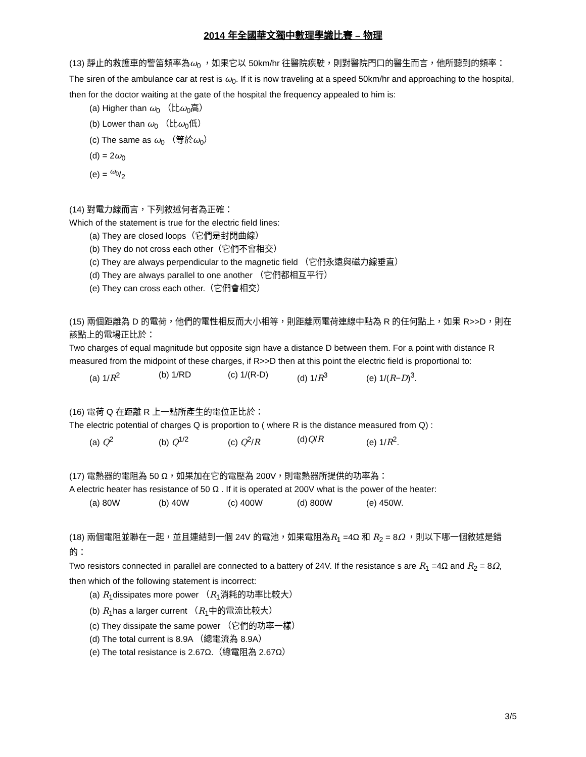2014 年全國華文獨中數理學識比賽 – 物理
(13) 靜止的救護車的警笛頻率為ω<sub>0</sub> ，如果它以 50km/hr 往醫院疾駛，則對醫院門口的醫生而言，他所聽到的頻率：
The siren of the ambulance car at rest is ω<sub>0</sub>. If it is now traveling at a speed 50km/hr and approaching to the hospital, then for the doctor waiting at the gate of the hospital the frequency appealed to him is:
(a) Higher than ω<sub>0</sub> （比ω<sub>0</sub>高）
(b) Lower than ω<sub>0</sub> （比ω<sub>0</sub>低）
(c) The same as ω<sub>0</sub> （等於ω<sub>0</sub>）
(d) = 2ω<sub>0</sub>
(e) = ω<sub>0</sub>/2
(14) 對電力線而言，下列敘述何者為正確：
Which of the statement is true for the electric field lines:
(a) They are closed loops（它們是封閉曲線）
(b) They do not cross each other（它們不會相交）
(c) They are always perpendicular to the magnetic field （它們永遠與磁力線垂直）
(d) They are always parallel to one another （它們都相互平行）
(e) They can cross each other.（它們會相交）
(15) 兩個距離為 D 的電荷，他們的電性相反而大小相等，則距離兩電荷連線中點為 R 的任何點上，如果 R>>D，則在該點上的電場正比於：
Two charges of equal magnitude but opposite sign have a distance D between them. For a point with distance R measured from the midpoint of these charges, if R>>D then at this point the electric field is proportional to:
(a) 1/R<sup>2</sup> (b) 1/RD (c) 1/(R-D) (d) 1/R<sup>3</sup> (e) 1/(R−D)<sup>3</sup>.
(16) 電荷 Q 在距離 R 上一點所產生的電位正比於：
The electric potential of charges Q is proportion to ( where R is the distance measured from Q) :
(a) Q<sup>2</sup> (b) Q<sup>1/2</sup> (c) Q<sup>2</sup>/R (d)Q/R (e) 1/R<sup>2</sup>.
(17) 電熱器的電阻為 50 Ω，如果加在它的電壓為 200V，則電熱器所提供的功率為：
A electric heater has resistance of 50 Ω . If it is operated at 200V what is the power of the heater:
(a) 80W (b) 40W (c) 400W (d) 800W (e) 450W.
(18) 兩個電阻並聯在一起，並且連結到一個 24V 的電池，如果電阻為R<sub>1</sub> =4Ω 和 R<sub>2</sub> = 8Ω ，則以下哪一個敘述是錯的：
Two resistors connected in parallel are connected to a battery of 24V. If the resistance s are R<sub>1</sub> =4Ω and R<sub>2</sub> = 8Ω, then which of the following statement is incorrect:
(a) R<sub>1</sub>dissipates more power （R<sub>1</sub>消耗的功率比較大）
(b) R<sub>1</sub>has a larger current （R<sub>1</sub>中的電流比較大）
(c) They dissipate the same power （它們的功率一樣）
(d) The total current is 8.9A （總電流為 8.9A）
(e) The total resistance is 2.67Ω.（總電阻為 2.67Ω）
3/5